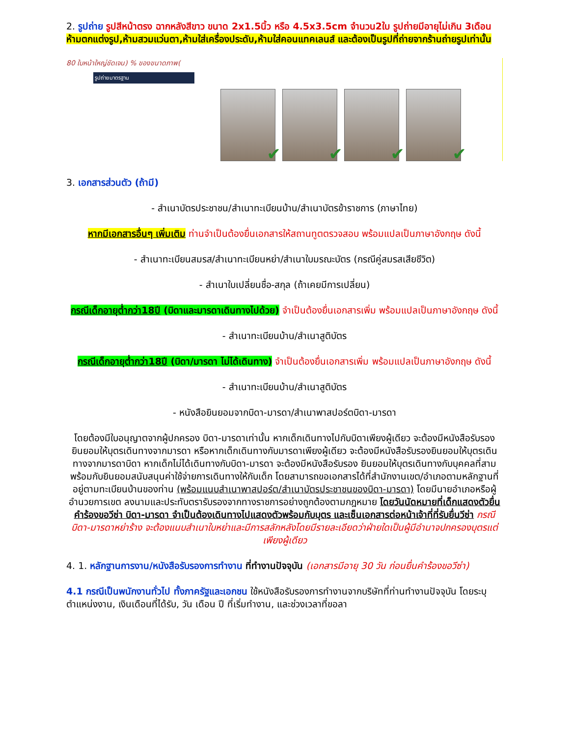2. รูปถ่าย รูปสีหน้าตรง ฉากหลังสีขาว ขนาด 2x1.5นิ้ว หรือ 4.5x3.5cm จำนวน2ใบ รูปถ่ายมีอายุไม่เกิน 3เดือน ห้ามตกแต่งรูป,ห้ามสวมแว่นตา,ห้ามใส่เครื่องประดับ,ห้ามใส่คอนแทคเลนส์ และต้องเป็นรูปที่ถ่ายจากร้านถ่ายรูปเท่านั้น
80 ใบหน้าใหญ่ชัดเจน) % ของขนาดภาพ(
รูปถ่ายมาตรฐาน
✔
✔
✔
✔
3. เอกสารส่วนตัว (ถ้ามี)
- สำเนาบัตรประชาชน/สำเนาทะเบียนบ้าน/สำเนาบัตรข้าราชการ (ภาษาไทย)
หากมีเอกสารอื่นๆ เพิ่มเติม ท่านจำเป็นต้องยื่นเอกสารให้สถานทูตตรวจสอบ พร้อมแปลเป็นภาษาอังกฤษ ดังนี้
- สำเนาทะเบียนสมรส/สำเนาทะเบียนหย่า/สำเนาใบมรณะบัตร (กรณีคู่สมรสเสียชีวิต)
- สำเนาใบเปลี่ยนชื่อ-สกุล (ถ้าเคยมีการเปลี่ยน)
กรณีเด็กอายุต่ำกว่า18ปี (บิดาและมารดาเดินทางไปด้วย) จำเป็นต้องยื่นเอกสารเพิ่ม พร้อมแปลเป็นภาษาอังกฤษ ดังนี้
- สำเนาทะเบียนบ้าน/สำเนาสูติบัตร
กรณีเด็กอายุต่ำกว่า18ปี (บิดา/มารดา ไม่ได้เดินทาง) จำเป็นต้องยื่นเอกสารเพิ่ม พร้อมแปลเป็นภาษาอังกฤษ ดังนี้
- สำเนาทะเบียนบ้าน/สำเนาสูติบัตร
- หนังสือยินยอมจากบิดา-มารดา/สำเนาพาสปอร์ตบิดา-มารดา
โดยต้องมีใบอนุญาตจากผู้ปกครอง บิดา-มารดาเท่านั้น หากเด็กเดินทางไปกับบิดาเพียงผู้เดียว จะต้องมีหนังสือรับรองยินยอมให้บุตรเดินทางจากมารดา หรือหากเด็กเดินทางกับมารดาเพียงผู้เดียว จะต้องมีหนังสือรับรองยินยอมให้บุตรเดินทางจากมารดาบิดา หากเด็กไม่ได้เดินทางกับบิดา-มารดา จะต้องมีหนังสือรับรอง ยินยอมให้บุตรเดินทางกับบุคคลที่สาม พร้อมกับยินยอมสนับสนุนค่าใช้จ่ายการเดินทางให้กับเด็ก โดยสามารถขอเอกสารได้ที่สำนักงานเขต/อำเภอตามหลักฐานที่อยู่ตามทะเบียนบ้านของท่าน (พร้อมแนบสำเนาพาสปอร์ต/สำเนาบัตรประชาชนของบิดา-มารดา) โดยมีนายอำเภอหรือผู้อำนวยการเขต ลงนามและประทับตรารับรองจากทางราชการอย่างถูกต้องตามกฎหมาย โดยวันนัดหมายที่เด็กแสดงตัวยื่นคำร้องขอวีซ่า บิดา-มารดา จำเป็นต้องเดินทางไปแสดงตัวพร้อมกับบุตร และเซ็นเอกสารต่อหน้าเจ้าที่ที่รับยื่นวีซ่า กรณีบิดา-มารดาหย่าร้าง จะต้องแนบสำเนาใบหย่าและมีการสลักหลังโดยมีรายละเอียดว่าฝ่ายใดเป็นผู้มีอำนาจปกครองบุตรแต่เพียงผู้เดียว
4. 1. หลักฐานการงาน/หนังสือรับรองการทำงาน ที่ทำงานปัจจุบัน (เอกสารมีอายุ 30 วัน ก่อนยื่นคำร้องขอวีซ่า)
4.1 กรณีเป็นพนักงานทั่วไป ทั้งภาครัฐและเอกชน ใช้หนังสือรับรองการทำงานจากบริษัทที่ท่านทำงานปัจจุบัน โดยระบุตำแหน่งงาน, เงินเดือนที่ได้รับ, วัน เดือน ปี ที่เริ่มทำงาน, และช่วงเวลาที่ขอลา